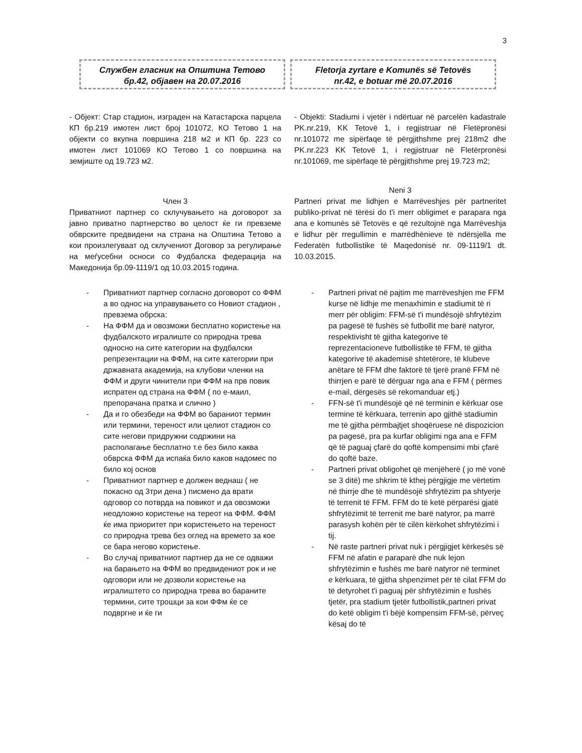3
Службен гласник на Општина Тетово
бр.42, објавен на 20.07.2016
Fletorja zyrtare e Komunës së Tetovës
nr.42, e botuar më 20.07.2016
- Објект: Стар стадион, изграден на Катастарска парцела КП бр.219 имотен лист број 101072, КО Тетово 1 на објекти со вкупна површина 218 м2 и КП бр. 223 со имотен лист 101069 КО Тетово 1 со површина на земјиште од 19.723 м2.
Член 3
Приватниот партнер со склучувањето на договорот за јавно приватно партнерство во целост ќе ги превземе обврските предвидени на страна на Општина Тетово а кои произлегуваат од склучениот Договор за регулирање на меѓусебни осноси со Фудбалска федерација на Македонија бр.09-1119/1 од 10.03.2015 година.
- Приватниот партнер согласно договорот со ФФМ а во однос на управувањето со Новиот стадион , превзема обрска:
- На ФФМ да и овозможи бесплатно користење на фудбалското игралиште со природна трева односно на сите категории на фудбалски репрезентации на ФФМ, на сите категории при државната академија, на клубови членки на ФФМ и други чинители при ФФМ на прв повик испратен од страна на ФФМ ( по е-маил, препорачана пратка и слично )
- Да и го обезбеди на ФФМ во бараниот термин или термини, тереност или целиот стадион со сите негови придружни содржини на располагање бесплатно т.е без било каква обврска ФФМ да испаќа било каков надомес по било кој основ
- Приватниот партнер е должен веднаш ( не покасно од 3три дена ) писмено да врати одговор со потврда на повикот и да овозможи неодложно користење на тереот на ФФМ. ФФМ ќе има приоритет при користењето на тереност со природна трева без оглед на времето за кое се бара негово користење.
- Во случај приватниот партнер да не се одважи на барањето на ФФМ во предвидениот рок и не одговори или не дозволи користење на игралиштето со природна трева во бараните термини, сите трошци за кои ФФм ќе се подвргне и ќе ги
- Objekti: Stadiumi i vjetër i ndërtuar në parcelën kadastrale PK.nr.219, KK Tetovë 1, i regjistruar në Fletëpronësi nr.101072 me sipërfaqe të përgjithshme prej 218m2 dhe PK.nr.223 KK Tetovë 1, i regjistruar në Fletërpronësi nr.101069, me sipërfaqe të përgjithshme prej 19.723 m2;
Neni 3
Partneri privat me lidhjen e Marrëveshjes për partneritet publiko-privat në tërësi do t'i merr obligimet e parapara nga ana e komunës së Tetovës e që rezultojnë nga Marrëveshja e lidhur për rregullimin e marrëdhënieve të ndërsjella me Federatën futbollistike të Maqedonisë nr. 09-1119/1 dt. 10.03.2015.
- Partneri privat në pajtim me marrëveshjen me FFM kurse në lidhje me menaxhimin e stadiumit të ri merr për obligim: FFM-së t'i mundësojë shfrytëzim pa pagesë të fushës së futbollit me barë natyror, respektivisht të gjitha kategorive të reprezentacioneve futbollistike të FFM, të gjitha kategorive të akademisë shtetërore, të klubeve anëtare të FFM dhe faktorë të tjerë pranë FFM në thirrjen e parë të dërguar nga ana e FFM ( përmes e-mail, dërgesës së rekomanduar etj.)
- FFN-së t'i mundësojë që në terminin e kërkuar ose termine të kërkuara, terrenin apo gjithë stadiumin me të gjitha përmbajtjet shoqëruese në dispozicion pa pagesë, pra pa kurfar obligimi nga ana e FFM që të paguaj çfarë do qoftë kompensimi mbi çfarë do qoftë baze.
- Partneri privat obligohet që menjëherë ( jo më vonë se 3 ditë) me shkrim të kthej përgjigje me vërtetim në thirrje dhe të mundësojë shfrytëzim pa shtyerje të terrenit të FFM. FFM do të ketë përparësi gjatë shfrytëzimit të terrenit me barë natyror, pa marrë parasysh kohën për të cilën kërkohet shfrytëzimi i tij.
- Në raste partneri privat nuk i përgjigjet kërkesës së FFM në afatin e paraparë dhe nuk lejon shfrytëzimin e fushës me barë natyror në terminet e kërkuara, të gjitha shpenzimet për të cilat FFM do të detyrohet t'i paguaj për shfrytëzimin e fushës tjetër, pra stadium tjetër futbollistik,partneri privat do ketë obligim t'i bëjë kompensim FFM-së, përveç kësaj do të